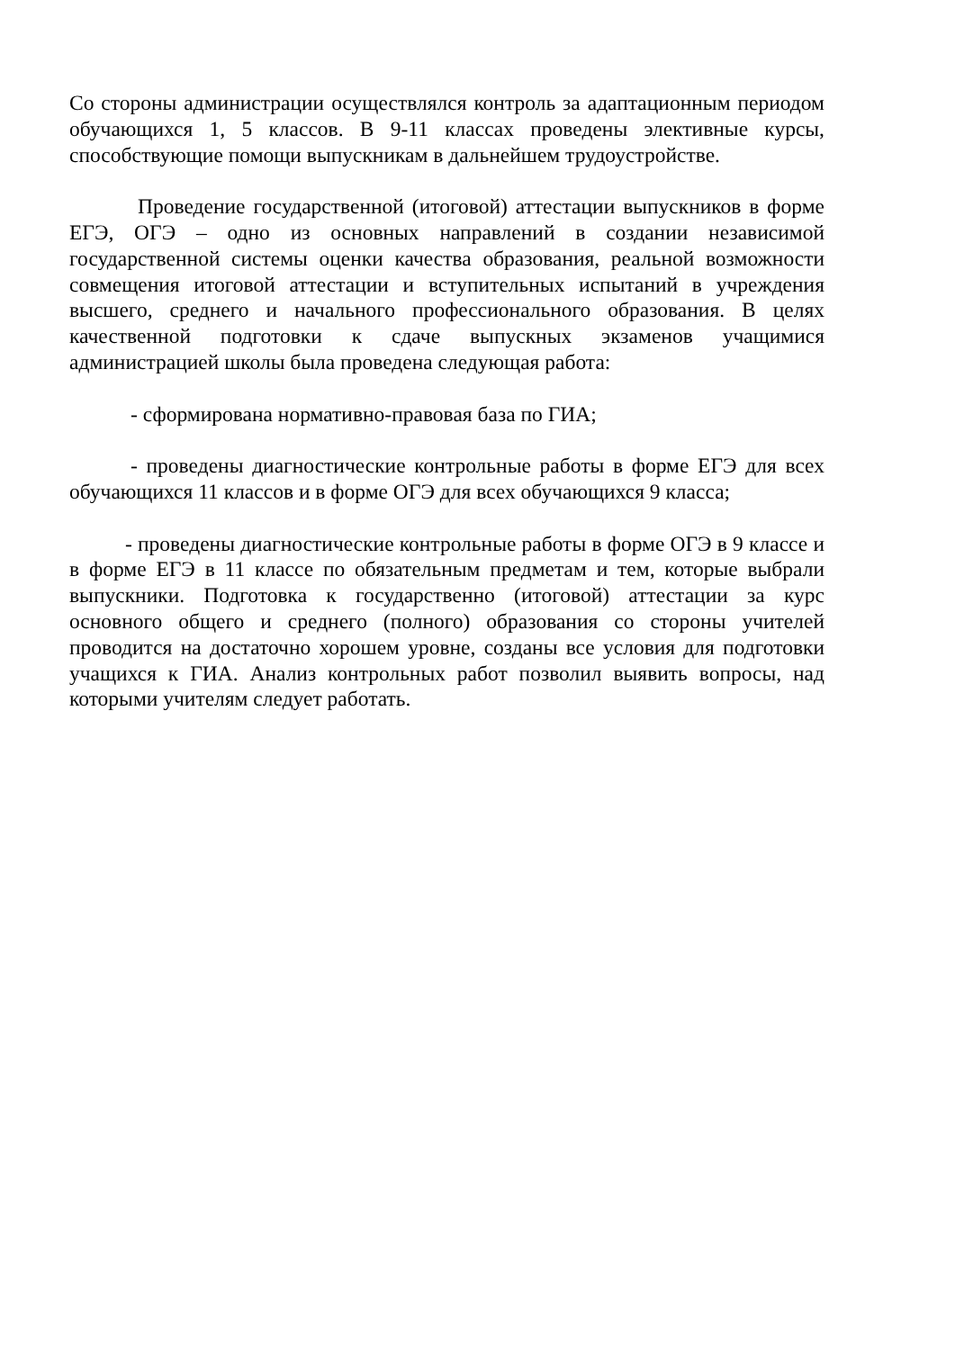Со стороны администрации осуществлялся контроль за адаптационным периодом обучающихся 1, 5 классов. В 9-11 классах проведены элективные курсы, способствующие помощи выпускникам в дальнейшем трудоустройстве.
Проведение государственной (итоговой) аттестации выпускников в форме ЕГЭ, ОГЭ – одно из основных направлений в создании независимой государственной системы оценки качества образования, реальной возможности совмещения итоговой аттестации и вступительных испытаний в учреждения высшего, среднего и начального профессионального образования. В целях качественной подготовки к сдаче выпускных экзаменов учащимися администрацией школы была проведена следующая работа:
- сформирована нормативно-правовая база по ГИА;
- проведены диагностические контрольные работы в форме ЕГЭ для всех обучающихся 11 классов и в форме ОГЭ для всех обучающихся 9 класса;
- проведены диагностические контрольные работы в форме ОГЭ в 9 классе и в форме ЕГЭ в 11 классе по обязательным предметам и тем, которые выбрали выпускники. Подготовка к государственно (итоговой) аттестации за курс основного общего и среднего (полного) образования со стороны учителей проводится на достаточно хорошем уровне, созданы все условия для подготовки учащихся к ГИА. Анализ контрольных работ позволил выявить вопросы, над которыми учителям следует работать.